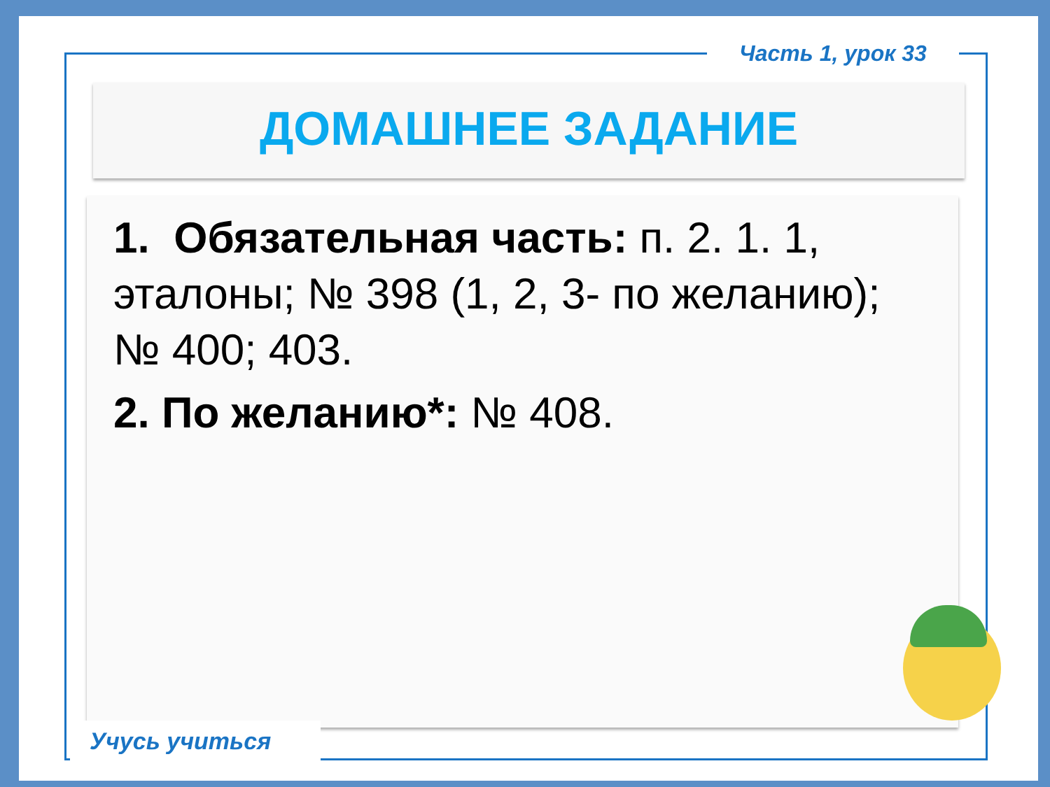Часть 1, урок 33
ДОМАШНЕЕ ЗАДАНИЕ
1. Обязательная часть: п. 2. 1. 1, эталоны; № 398 (1, 2, 3- по желанию); № 400; 403.
2. По желанию*: № 408.
Учусь учиться